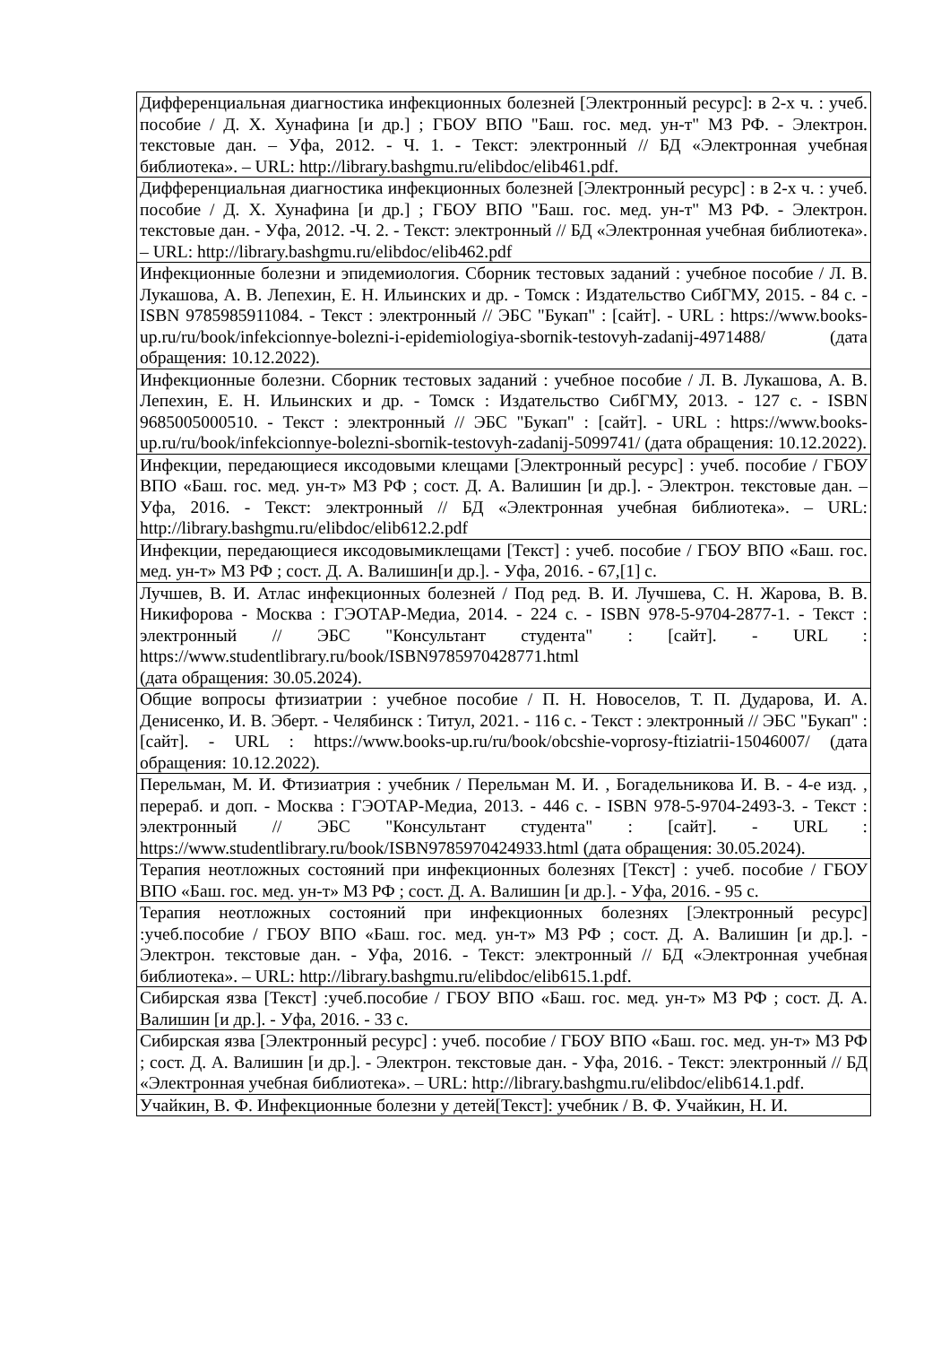| Дифференциальная диагностика инфекционных болезней [Электронный ресурс]: в 2-х ч. : учеб. пособие / Д. Х. Хунафина [и др.] ; ГБОУ ВПО "Баш. гос. мед. ун-т" МЗ РФ. - Электрон. текстовые дан. – Уфа, 2012. - Ч. 1. - Текст: электронный // БД «Электронная учебная библиотека». – URL: http://library.bashgmu.ru/elibdoc/elib461.pdf . |
| Дифференциальная диагностика инфекционных болезней [Электронный ресурс] : в 2-х ч. : учеб. пособие / Д. Х. Хунафина [и др.] ; ГБОУ ВПО "Баш. гос. мед. ун-т" МЗ РФ. - Электрон. текстовые дан. - Уфа, 2012. -Ч. 2. - Текст: электронный // БД «Электронная учебная библиотека». – URL: http://library.bashgmu.ru/elibdoc/elib462.pdf |
| Инфекционные болезни и эпидемиология. Сборник тестовых заданий : учебное пособие / Л. В. Лукашова, А. В. Лепехин, Е. Н. Ильинских и др. - Томск : Издательство СибГМУ, 2015. - 84 с. - ISBN 9785985911084. - Текст : электронный // ЭБС "Букап" : [сайт]. - URL : https://www.books-up.ru/ru/book/infekcionnye-bolezni-i-epidemiologiya-sbornik-testovyh-zadanij-4971488/ (дата обращения: 10.12.2022). |
| Инфекционные болезни. Сборник тестовых заданий : учебное пособие / Л. В. Лукашова, А. В. Лепехин, Е. Н. Ильинских и др. - Томск : Издательство СибГМУ, 2013. - 127 с. - ISBN 9685005000510. - Текст : электронный // ЭБС "Букап" : [сайт]. - URL : https://www.books-up.ru/ru/book/infekcionnye-bolezni-sbornik-testovyh-zadanij-5099741/ (дата обращения: 10.12.2022). |
| Инфекции, передающиеся иксодовыми клещами [Электронный ресурс] : учеб. пособие / ГБОУ ВПО «Баш. гос. мед. ун-т» МЗ РФ ; сост. Д. А. Валишин [и др.]. - Электрон. текстовые дан. – Уфа, 2016. - Текст: электронный // БД «Электронная учебная библиотека». – URL: http://library.bashgmu.ru/elibdoc/elib612.2.pdf |
| Инфекции, передающиеся иксодовымиклещами [Текст] : учеб. пособие / ГБОУ ВПО «Баш. гос. мед. ун-т» МЗ РФ ; сост. Д. А. Валишин[и др.]. - Уфа, 2016. - 67,[1] с. |
| Лучшев, В. И. Атлас инфекционных болезней / Под ред. В. И. Лучшева, С. Н. Жарова, В. В. Никифорова - Москва : ГЭОТАР-Медиа, 2014. - 224 с. - ISBN 978-5-9704-2877-1. - Текст : электронный // ЭБС "Консультант студента" : [сайт]. - URL : https://www.studentlibrary.ru/book/ISBN9785970428771.html (дата обращения: 30.05.2024). |
| Общие вопросы фтизиатрии : учебное пособие / П. Н. Новоселов, Т. П. Дударова, И. А. Денисенко, И. В. Эберт. - Челябинск : Титул, 2021. - 116 с. - Текст : электронный // ЭБС "Букап" : [сайт]. - URL : https://www.books-up.ru/ru/book/obcshie-voprosy-ftiziatrii-15046007/ (дата обращения: 10.12.2022). |
| Перельман, М. И. Фтизиатрия : учебник / Перельман М. И. , Богадельникова И. В. - 4-е изд. , перераб. и доп. - Москва : ГЭОТАР-Медиа, 2013. - 446 с. - ISBN 978-5-9704-2493-3. - Текст : электронный // ЭБС "Консультант студента" : [сайт]. - URL : https://www.studentlibrary.ru/book/ISBN9785970424933.html (дата обращения: 30.05.2024). |
| Терапия неотложных состояний при инфекционных болезнях [Текст] : учеб. пособие / ГБОУ ВПО «Баш. гос. мед. ун-т» МЗ РФ ; сост. Д. А. Валишин [и др.]. - Уфа, 2016. - 95 с. |
| Терапия неотложных состояний при инфекционных болезнях [Электронный ресурс] :учеб.пособие / ГБОУ ВПО «Баш. гос. мед. ун-т» МЗ РФ ; сост. Д. А. Валишин [и др.]. - Электрон. текстовые дан. - Уфа, 2016. - Текст: электронный // БД «Электронная учебная библиотека». – URL: http://library.bashgmu.ru/elibdoc/elib615.1.pdf . |
| Сибирская язва [Текст] :учеб.пособие / ГБОУ ВПО «Баш. гос. мед. ун-т» МЗ РФ ; сост. Д. А. Валишин [и др.]. - Уфа, 2016. - 33 с. |
| Сибирская язва [Электронный ресурс] : учеб. пособие / ГБОУ ВПО «Баш. гос. мед. ун-т» МЗ РФ ; сост. Д. А. Валишин [и др.]. - Электрон. текстовые дан. - Уфа, 2016. - Текст: электронный // БД «Электронная учебная библиотека». – URL: http://library.bashgmu.ru/elibdoc/elib614.1.pdf . |
| Учайкин, В. Ф. Инфекционные болезни у детей[Текст]: учебник / В. Ф. Учайкин, Н. И. |